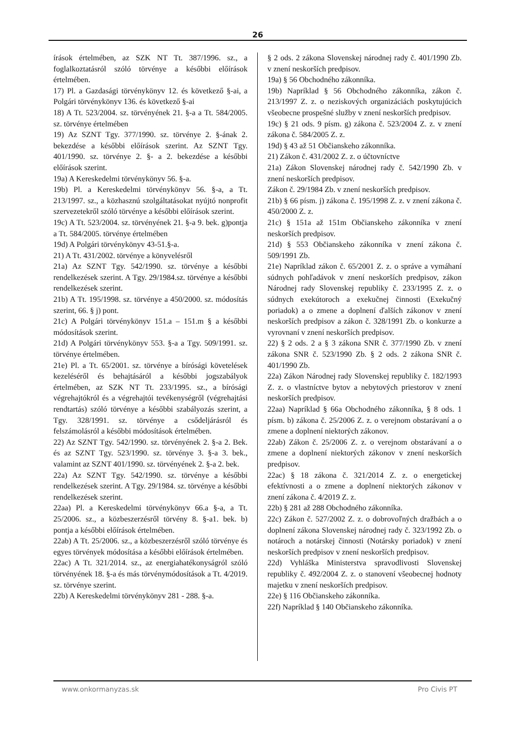26
írások értelmében, az SZK NT Tt. 387/1996. sz., a foglalkoztatásról szóló törvénye a későbbi előírások értelmében.
17) Pl. a Gazdasági törvénykönyv 12. és következő §-ai, a Polgári törvénykönyv 136. és következő §-ai
18) A Tt. 523/2004. sz. törvényének 21. §-a a Tt. 584/2005. sz. törvénye értelmében
19) Az SZNT Tgy. 377/1990. sz. törvénye 2. §-ának 2. bekezdése a későbbi előírások szerint. Az SZNT Tgy. 401/1990. sz. törvénye 2. §- a 2. bekezdése a későbbi előírások szerint.
19a) A Kereskedelmi törvénykönyv 56. §-a.
19b) Pl. a Kereskedelmi törvénykönyv 56. §-a, a Tt. 213/1997. sz., a közhasznú szolgáltatásokat nyújtó nonprofit szervezetekről szóló törvénye a későbbi előírások szerint.
19c) A Tt. 523/2004. sz. törvényének 21. §-a 9. bek. g)pontja a Tt. 584/2005. törvénye értelmében
19d) A Polgári törvénykönyv 43-51.§-a.
21) A Tt. 431/2002. törvénye a könyvelésről
21a) Az SZNT Tgy. 542/1990. sz. törvénye a későbbi rendelkezések szerint. A Tgy. 29/1984.sz. törvénye a későbbi rendelkezések szerint.
21b) A Tt. 195/1998. sz. törvénye a 450/2000. sz. módosítás szerint, 66. § j) pont.
21c) A Polgári törvénykönyv 151.a – 151.m § a későbbi módosítások szerint.
21d) A Polgári törvénykönyv 553. §-a a Tgy. 509/1991. sz. törvénye értelmében.
21e) Pl. a Tt. 65/2001. sz. törvénye a bírósági követelések kezeléséről és behajtásáról a későbbi jogszabályok értelmében, az SZK NT Tt. 233/1995. sz., a bírósági végrehajtókról és a végrehajtói tevékenységről (végrehajtási rendtartás) szóló törvénye a későbbi szabályozás szerint, a Tgy. 328/1991. sz. törvénye a csődeljárásról és felszámolásról a későbbi módosítások értelmében.
22) Az SZNT Tgy. 542/1990. sz. törvényének 2. §-a 2. Bek. és az SZNT Tgy. 523/1990. sz. törvénye 3. §-a 3. bek., valamint az SZNT 401/1990. sz. törvényének 2. §-a 2. bek.
22a) Az SZNT Tgy. 542/1990. sz. törvénye a későbbi rendelkezések szerint. A Tgy. 29/1984. sz. törvénye a későbbi rendelkezések szerint.
22aa) Pl. a Kereskedelmi törvénykönyv 66.a §-a, a Tt. 25/2006. sz., a közbeszerzésről törvény 8. §-a1. bek. b) pontja a későbbi előírások értelmében.
22ab) A Tt. 25/2006. sz., a közbeszerzésről szóló törvénye és egyes törvények módosítása a későbbi előírások értelmében.
22ac) A Tt. 321/2014. sz., az energiahatékonyságról szóló törvényének 18. §-a és más törvénymódosítások a Tt. 4/2019. sz. törvénye szerint.
22b) A Kereskedelmi törvénykönyv 281 - 288. §-a.
§ 2 ods. 2 zákona Slovenskej národnej rady č. 401/1990 Zb. v znení neskorších predpisov.
19a) § 56 Obchodného zákonníka.
19b) Napríklad § 56 Obchodného zákonníka, zákon č. 213/1997 Z. z. o neziskových organizáciách poskytujúcich všeobecne prospešné služby v znení neskorších predpisov.
19c) § 21 ods. 9 písm. g) zákona č. 523/2004 Z. z. v znení zákona č. 584/2005 Z. z.
19d) § 43 až 51 Občianskeho zákonníka.
21) Zákon č. 431/2002 Z. z. o účtovníctve
21a) Zákon Slovenskej národnej rady č. 542/1990 Zb. v znení neskorších predpisov.
Zákon č. 29/1984 Zb. v znení neskorších predpisov.
21b) § 66 písm. j) zákona č. 195/1998 Z. z. v znení zákona č. 450/2000 Z. z.
21c) § 151a až 151m Občianskeho zákonníka v znení neskorších predpisov.
21d) § 553 Občianskeho zákonníka v znení zákona č. 509/1991 Zb.
21e) Napríklad zákon č. 65/2001 Z. z. o správe a vymáhaní súdnych pohľadávok v znení neskorších predpisov, zákon Národnej rady Slovenskej republiky č. 233/1995 Z. z. o súdnych exekútoroch a exekučnej činnosti (Exekučný poriadok) a o zmene a doplnení ďalších zákonov v znení neskorších predpisov a zákon č. 328/1991 Zb. o konkurze a vyrovnaní v znení neskorších predpisov.
22) § 2 ods. 2 a § 3 zákona SNR č. 377/1990 Zb. v znení zákona SNR č. 523/1990 Zb. § 2 ods. 2 zákona SNR č. 401/1990 Zb.
22a) Zákon Národnej rady Slovenskej republiky č. 182/1993 Z. z. o vlastníctve bytov a nebytových priestorov v znení neskorších predpisov.
22aa) Napríklad § 66a Obchodného zákonníka, § 8 ods. 1 písm. b) zákona č. 25/2006 Z. z. o verejnom obstarávaní a o zmene a doplnení niektorých zákonov.
22ab) Zákon č. 25/2006 Z. z. o verejnom obstarávaní a o zmene a doplnení niektorých zákonov v znení neskorších predpisov.
22ac) § 18 zákona č. 321/2014 Z. z. o energetickej efektívnosti a o zmene a doplnení niektorých zákonov v znení zákona č. 4/2019 Z. z.
22b) § 281 až 288 Obchodného zákonníka.
22c) Zákon č. 527/2002 Z. z. o dobrovoľných dražbách a o doplnení zákona Slovenskej národnej rady č. 323/1992 Zb. o notároch a notárskej činnosti (Notársky poriadok) v znení neskorších predpisov v znení neskorších predpisov.
22d) Vyhláška Ministerstva spravodlivosti Slovenskej republiky č. 492/2004 Z. z. o stanovení všeobecnej hodnoty majetku v znení neskorších predpisov.
22e) § 116 Občianskeho zákonníka.
22f) Napríklad § 140 Občianskeho zákonníka.
www.onkormanyzas.sk Pro Civis PT